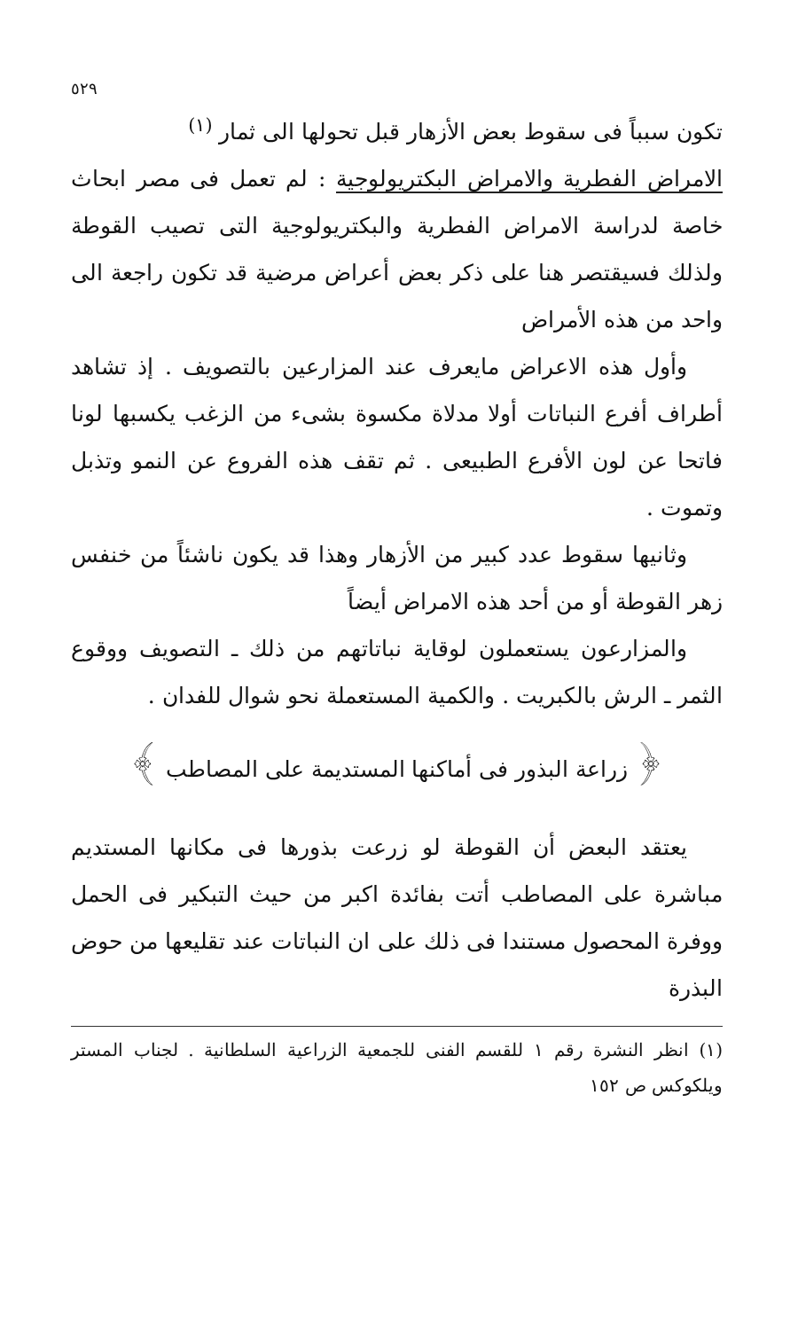٥٢٩
تكون سبباً فى سقوط بعض الأزهار قبل تحولها الى ثمار <sup>(١)</sup>
الامراض الفطرية والامراض البكتريولوجية : لم تعمل فى مصر ابحاث خاصة لدراسة الامراض الفطرية والبكتريولوجية التى تصيب القوطة ولذلك فسيقتصر هنا على ذكر بعض أعراض مرضية قد تكون راجعة الى واحد من هذه الأمراض
وأول هذه الاعراض مايعرف عند المزارعين بالتصويف . إذ تشاهد أطراف أفرع النباتات أولا مدلاة مكسوة بشىء من الزغب يكسبها لونا فاتحا عن لون الأفرع الطبيعى . ثم تقف هذه الفروع عن النمو وتذبل وتموت .
وثانيها سقوط عدد كبير من الأزهار وهذا قد يكون ناشئاً من خنفس زهر القوطة أو من أحد هذه الامراض أيضاً
والمزارعون يستعملون لوقاية نباتاتهم من ذلك ـ التصويف ووقوع الثمر ـ الرش بالكبريت . والكمية المستعملة نحو شوال للفدان .
﴿ زراعة البذور فى أماكنها المستديمة على المصاطب ﴾
يعتقد البعض أن القوطة لو زرعت بذورها فى مكانها المستديم مباشرة على المصاطب أتت بفائدة اكبر من حيث التبكير فى الحمل ووفرة المحصول مستندا فى ذلك على ان النباتات عند تقليعها من حوض البذرة
(١) انظر النشرة رقم ١ للقسم الفنى للجمعية الزراعية السلطانية . لجناب المستر ويلكوكس ص ١٥٢